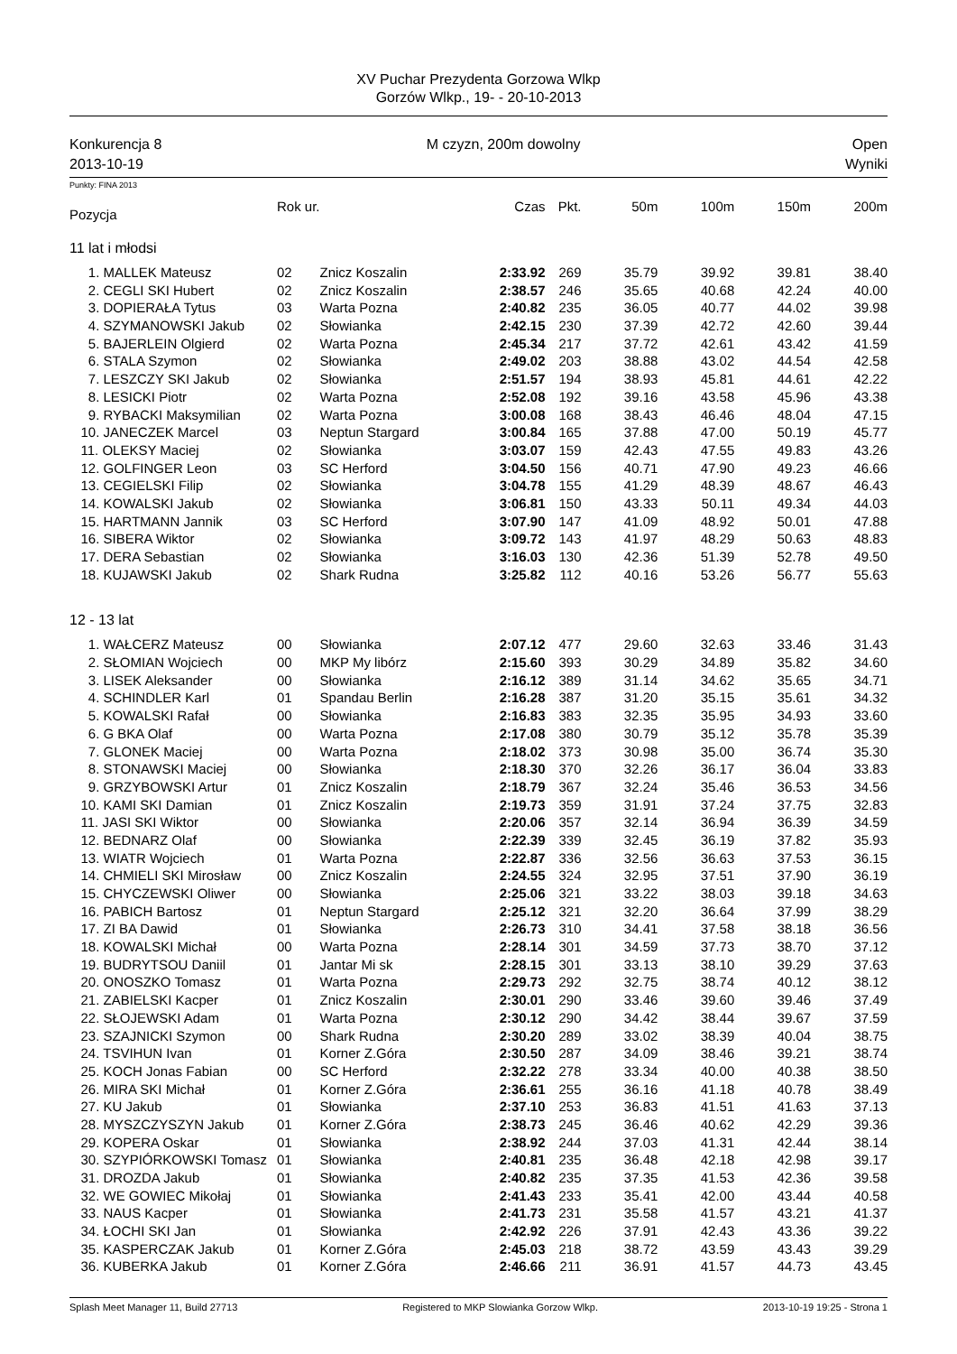XV Puchar Prezydenta Gorzowa Wlkp
Gorzów Wlkp., 19- - 20-10-2013
Konkurencja 8
2013-10-19
M czyzn, 200m dowolny Open
Wyniki
Punkty: FINA 2013
| Pozycja | Rok ur. | | Czas | Pkt. | 50m | 100m | 150m | 200m |
| --- | --- | --- | --- | --- | --- | --- | --- | --- |
| 11 lat i młodsi | | | | | | | | |
| 1. MALLEK Mateusz | 02 | Znicz Koszalin | 2:33.92 | 269 | 35.79 | 39.92 | 39.81 | 38.40 |
| 2. CEGLI SKI Hubert | 02 | Znicz Koszalin | 2:38.57 | 246 | 35.65 | 40.68 | 42.24 | 40.00 |
| 3. DOPIERAŁA Tytus | 03 | Warta Pozna | 2:40.82 | 235 | 36.05 | 40.77 | 44.02 | 39.98 |
| 4. SZYMANOWSKI Jakub | 02 | Słowianka | 2:42.15 | 230 | 37.39 | 42.72 | 42.60 | 39.44 |
| 5. BAJERLEIN Olgierd | 02 | Warta Pozna | 2:45.34 | 217 | 37.72 | 42.61 | 43.42 | 41.59 |
| 6. STALA Szymon | 02 | Słowianka | 2:49.02 | 203 | 38.88 | 43.02 | 44.54 | 42.58 |
| 7. LESZCZY SKI Jakub | 02 | Słowianka | 2:51.57 | 194 | 38.93 | 45.81 | 44.61 | 42.22 |
| 8. LESICKI Piotr | 02 | Warta Pozna | 2:52.08 | 192 | 39.16 | 43.58 | 45.96 | 43.38 |
| 9. RYBACKI Maksymilian | 02 | Warta Pozna | 3:00.08 | 168 | 38.43 | 46.46 | 48.04 | 47.15 |
| 10. JANECZEK Marcel | 03 | Neptun Stargard | 3:00.84 | 165 | 37.88 | 47.00 | 50.19 | 45.77 |
| 11. OLEKSY Maciej | 02 | Słowianka | 3:03.07 | 159 | 42.43 | 47.55 | 49.83 | 43.26 |
| 12. GOLFINGER Leon | 03 | SC Herford | 3:04.50 | 156 | 40.71 | 47.90 | 49.23 | 46.66 |
| 13. CEGIELSKI Filip | 02 | Słowianka | 3:04.78 | 155 | 41.29 | 48.39 | 48.67 | 46.43 |
| 14. KOWALSKI Jakub | 02 | Słowianka | 3:06.81 | 150 | 43.33 | 50.11 | 49.34 | 44.03 |
| 15. HARTMANN Jannik | 03 | SC Herford | 3:07.90 | 147 | 41.09 | 48.92 | 50.01 | 47.88 |
| 16. SIBERA Wiktor | 02 | Słowianka | 3:09.72 | 143 | 41.97 | 48.29 | 50.63 | 48.83 |
| 17. DERA Sebastian | 02 | Słowianka | 3:16.03 | 130 | 42.36 | 51.39 | 52.78 | 49.50 |
| 18. KUJAWSKI Jakub | 02 | Shark Rudna | 3:25.82 | 112 | 40.16 | 53.26 | 56.77 | 55.63 |
| 12 - 13 lat | | | | | | | | |
| 1. WAŁCERZ Mateusz | 00 | Słowianka | 2:07.12 | 477 | 29.60 | 32.63 | 33.46 | 31.43 |
| 2. SŁOMIAN Wojciech | 00 | MKP My libórz | 2:15.60 | 393 | 30.29 | 34.89 | 35.82 | 34.60 |
| 3. LISEK Aleksander | 00 | Słowianka | 2:16.12 | 389 | 31.14 | 34.62 | 35.65 | 34.71 |
| 4. SCHINDLER Karl | 01 | Spandau Berlin | 2:16.28 | 387 | 31.20 | 35.15 | 35.61 | 34.32 |
| 5. KOWALSKI Rafał | 00 | Słowianka | 2:16.83 | 383 | 32.35 | 35.95 | 34.93 | 33.60 |
| 6. G BKA Olaf | 00 | Warta Pozna | 2:17.08 | 380 | 30.79 | 35.12 | 35.78 | 35.39 |
| 7. GLONEK Maciej | 00 | Warta Pozna | 2:18.02 | 373 | 30.98 | 35.00 | 36.74 | 35.30 |
| 8. STONAWSKI Maciej | 00 | Słowianka | 2:18.30 | 370 | 32.26 | 36.17 | 36.04 | 33.83 |
| 9. GRZYBOWSKI Artur | 01 | Znicz Koszalin | 2:18.79 | 367 | 32.24 | 35.46 | 36.53 | 34.56 |
| 10. KAMI SKI Damian | 01 | Znicz Koszalin | 2:19.73 | 359 | 31.91 | 37.24 | 37.75 | 32.83 |
| 11. JASI SKI Wiktor | 00 | Słowianka | 2:20.06 | 357 | 32.14 | 36.94 | 36.39 | 34.59 |
| 12. BEDNARZ Olaf | 00 | Słowianka | 2:22.39 | 339 | 32.45 | 36.19 | 37.82 | 35.93 |
| 13. WIATR Wojciech | 01 | Warta Pozna | 2:22.87 | 336 | 32.56 | 36.63 | 37.53 | 36.15 |
| 14. CHMIELI SKI Mirosław | 00 | Znicz Koszalin | 2:24.55 | 324 | 32.95 | 37.51 | 37.90 | 36.19 |
| 15. CHYCZEWSKI Oliwer | 00 | Słowianka | 2:25.06 | 321 | 33.22 | 38.03 | 39.18 | 34.63 |
| 16. PABICH Bartosz | 01 | Neptun Stargard | 2:25.12 | 321 | 32.20 | 36.64 | 37.99 | 38.29 |
| 17. ZI BA Dawid | 01 | Słowianka | 2:26.73 | 310 | 34.41 | 37.58 | 38.18 | 36.56 |
| 18. KOWALSKI Michał | 00 | Warta Pozna | 2:28.14 | 301 | 34.59 | 37.73 | 38.70 | 37.12 |
| 19. BUDRYTSOU Daniil | 01 | Jantar Mi sk | 2:28.15 | 301 | 33.13 | 38.10 | 39.29 | 37.63 |
| 20. ONOSZKO Tomasz | 01 | Warta Pozna | 2:29.73 | 292 | 32.75 | 38.74 | 40.12 | 38.12 |
| 21. ZABIELSKI Kacper | 01 | Znicz Koszalin | 2:30.01 | 290 | 33.46 | 39.60 | 39.46 | 37.49 |
| 22. SŁOJEWSKI Adam | 01 | Warta Pozna | 2:30.12 | 290 | 34.42 | 38.44 | 39.67 | 37.59 |
| 23. SZAJNICKI Szymon | 00 | Shark Rudna | 2:30.20 | 289 | 33.02 | 38.39 | 40.04 | 38.75 |
| 24. TSVIHUN Ivan | 01 | Korner Z.Góra | 2:30.50 | 287 | 34.09 | 38.46 | 39.21 | 38.74 |
| 25. KOCH Jonas Fabian | 00 | SC Herford | 2:32.22 | 278 | 33.34 | 40.00 | 40.38 | 38.50 |
| 26. MIRA SKI Michał | 01 | Korner Z.Góra | 2:36.61 | 255 | 36.16 | 41.18 | 40.78 | 38.49 |
| 27. KU Jakub | 01 | Słowianka | 2:37.10 | 253 | 36.83 | 41.51 | 41.63 | 37.13 |
| 28. MYSZCZYSZYN Jakub | 01 | Korner Z.Góra | 2:38.73 | 245 | 36.46 | 40.62 | 42.29 | 39.36 |
| 29. KOPERA Oskar | 01 | Słowianka | 2:38.92 | 244 | 37.03 | 41.31 | 42.44 | 38.14 |
| 30. SZYPIÓRKOWSKI Tomasz | 01 | Słowianka | 2:40.81 | 235 | 36.48 | 42.18 | 42.98 | 39.17 |
| 31. DROZDA Jakub | 01 | Słowianka | 2:40.82 | 235 | 37.35 | 41.53 | 42.36 | 39.58 |
| 32. WE GOWIEC Mikołaj | 01 | Słowianka | 2:41.43 | 233 | 35.41 | 42.00 | 43.44 | 40.58 |
| 33. NAUS Kacper | 01 | Słowianka | 2:41.73 | 231 | 35.58 | 41.57 | 43.21 | 41.37 |
| 34. ŁOCHI SKI Jan | 01 | Słowianka | 2:42.92 | 226 | 37.91 | 42.43 | 43.36 | 39.22 |
| 35. KASPERCZAK Jakub | 01 | Korner Z.Góra | 2:45.03 | 218 | 38.72 | 43.59 | 43.43 | 39.29 |
| 36. KUBERKA Jakub | 01 | Korner Z.Góra | 2:46.66 | 211 | 36.91 | 41.57 | 44.73 | 43.45 |
Splash Meet Manager 11, Build 27713 Registered to MKP Slowianka Gorzow Wlkp. 2013-10-19 19:25 - Strona 1